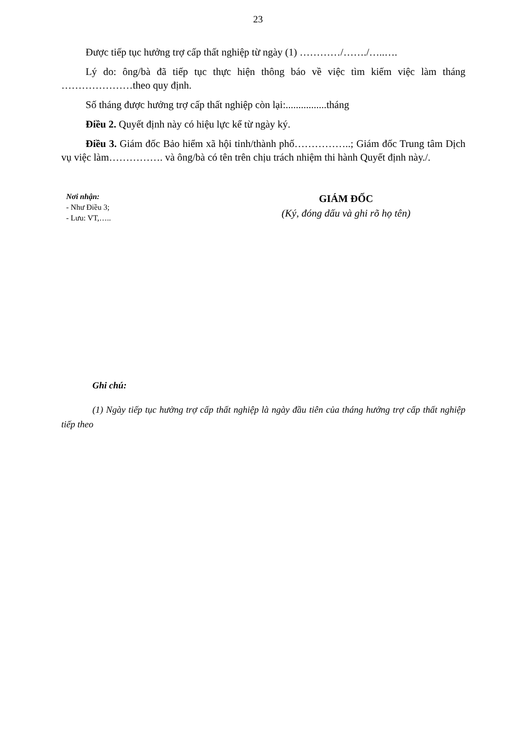23
Được tiếp tục hưởng trợ cấp thất nghiệp từ ngày (1) …………/……./…..….
Lý do: ông/bà đã tiếp tục thực hiện thông báo về việc tìm kiếm việc làm tháng …………………theo quy định.
Số tháng được hưởng trợ cấp thất nghiệp còn lại:................tháng
Điều 2. Quyết định này có hiệu lực kể từ ngày ký.
Điều 3. Giám đốc Bảo hiểm xã hội tỉnh/thành phố……………..; Giám đốc Trung tâm Dịch vụ việc làm……………. và ông/bà có tên trên chịu trách nhiệm thi hành Quyết định này./.
Nơi nhận:
- Như Điều 3;
- Lưu: VT,…..
GIÁM ĐỐC
(Ký, đóng dấu và ghi rõ họ tên)
Ghi chú:
(1) Ngày tiếp tục hưởng trợ cấp thất nghiệp là ngày đầu tiên của tháng hưởng trợ cấp thất nghiệp tiếp theo